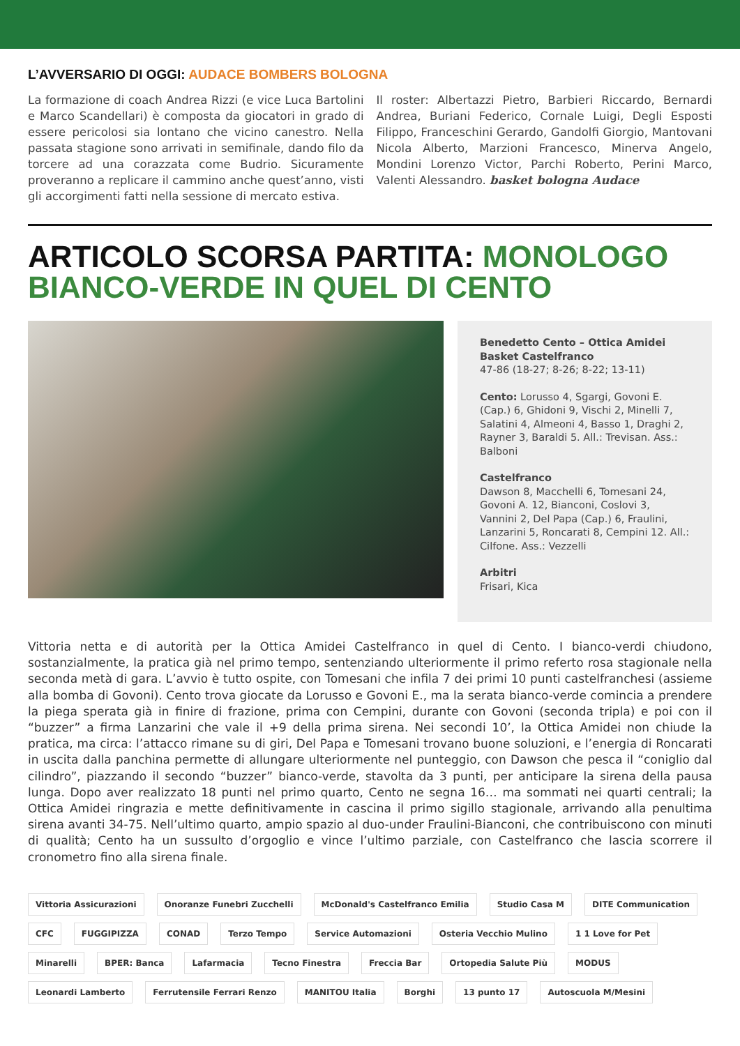L’AVVERSARIO DI OGGI: AUDACE BOMBERS BOLOGNA
La formazione di coach Andrea Rizzi (e vice Luca Bartolini e Marco Scandellari) è composta da giocatori in grado di essere pericolosi sia lontano che vicino canestro. Nella passata stagione sono arrivati in semifinale, dando filo da torcere ad una corazzata come Budrio. Sicuramente proveranno a replicare il cammino anche quest’anno, visti gli accorgimenti fatti nella sessione di mercato estiva.
Il roster: Albertazzi Pietro, Barbieri Riccardo, Bernardi Andrea, Buriani Federico, Cornale Luigi, Degli Esposti Filippo, Franceschini Gerardo, Gandolfi Giorgio, Mantovani Nicola Alberto, Marzioni Francesco, Minerva Angelo, Mondini Lorenzo Victor, Parchi Roberto, Perini Marco, Valenti Alessandro. basket bologna Audace
ARTICOLO SCORSA PARTITA: MONOLOGO BIANCO-VERDE IN QUEL DI CENTO
Benedetto Cento – Ottica Amidei Basket Castelfranco
47-86 (18-27; 8-26; 8-22; 13-11)
Cento: Lorusso 4, Sgargi, Govoni E. (Cap.) 6, Ghidoni 9, Vischi 2, Minelli 7, Salatini 4, Almeoni 4, Basso 1, Draghi 2, Rayner 3, Baraldi 5. All.: Trevisan. Ass.: Balboni
Castelfranco
Dawson 8, Macchelli 6, Tomesani 24, Govoni A. 12, Bianconi, Coslovi 3, Vannini 2, Del Papa (Cap.) 6, Fraulini, Lanzarini 5, Roncarati 8, Cempini 12. All.: Cilfone. Ass.: Vezzelli
Arbitri
Frisari, Kica
Vittoria netta e di autorità per la Ottica Amidei Castelfranco in quel di Cento. I bianco-verdi chiudono, sostanzialmente, la pratica già nel primo tempo, sentenziando ulteriormente il primo referto rosa stagionale nella seconda metà di gara. L’avvio è tutto ospite, con Tomesani che infila 7 dei primi 10 punti castelfranchesi (assieme alla bomba di Govoni). Cento trova giocate da Lorusso e Govoni E., ma la serata bianco-verde comincia a prendere la piega sperata già in finire di frazione, prima con Cempini, durante con Govoni (seconda tripla) e poi con il “buzzer” a firma Lanzarini che vale il +9 della prima sirena. Nei secondi 10’, la Ottica Amidei non chiude la pratica, ma circa: l’attacco rimane su di giri, Del Papa e Tomesani trovano buone soluzioni, e l’energia di Roncarati in uscita dalla panchina permette di allungare ulteriormente nel punteggio, con Dawson che pesca il “coniglio dal cilindro”, piazzando il secondo “buzzer” bianco-verde, stavolta da 3 punti, per anticipare la sirena della pausa lunga. Dopo aver realizzato 18 punti nel primo quarto, Cento ne segna 16… ma sommati nei quarti centrali; la Ottica Amidei ringrazia e mette definitivamente in cascina il primo sigillo stagionale, arrivando alla penultima sirena avanti 34-75. Nell’ultimo quarto, ampio spazio al duo-under Fraulini-Bianconi, che contribuiscono con minuti di qualità; Cento ha un sussulto d’orgoglio e vince l’ultimo parziale, con Castelfranco che lascia scorrere il cronometro fino alla sirena finale.
Vittoria Assicurazioni Onoranze Funebri Zucchelli McDonald's Castelfranco Emilia Studio Casa M DITE Communication CFC FUGGIPIZZA CONAD Terzo Tempo Service Automazioni Osteria Vecchio Mulino 1 1 Love for Pet Minarelli BPER: Banca Lafarmacia Tecno Finestra Freccia Bar Ortopedia Salute Più MODUS Leonardi Lamberto Ferrutensile Ferrari Renzo MANITOU Italia Borghi 13 punto 17 Autoscuola M/Mesini